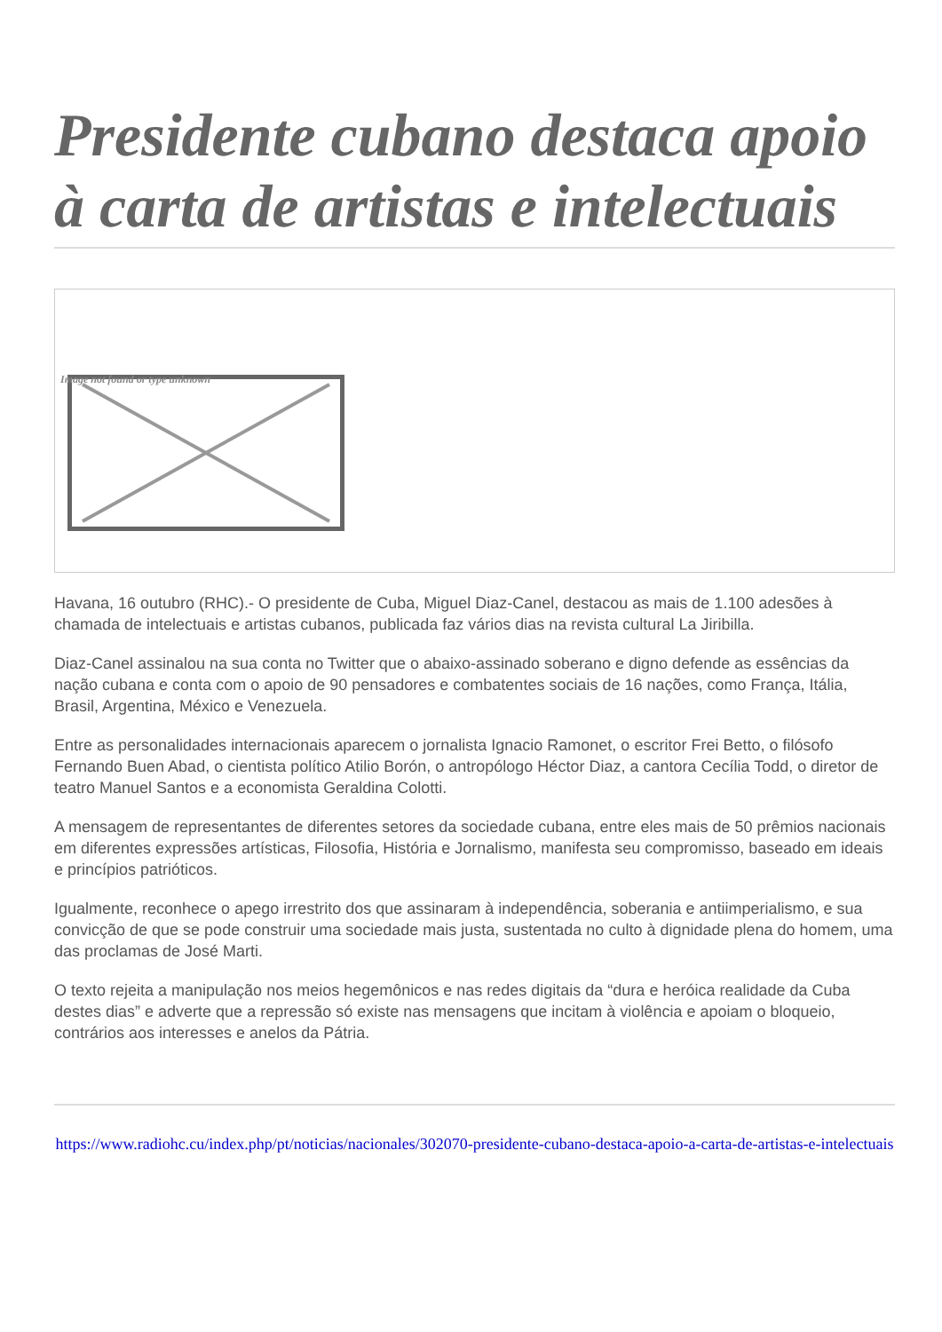Presidente cubano destaca apoio à carta de artistas e intelectuais
Image not found or type unknown
Havana, 16 outubro (RHC).- O presidente de Cuba, Miguel Diaz-Canel, destacou as mais de 1.100 adesões à chamada de intelectuais e artistas cubanos, publicada faz vários dias na revista cultural La Jiribilla.
Diaz-Canel assinalou na sua conta no Twitter que o abaixo-assinado soberano e digno defende as essências da nação cubana e conta com o apoio de 90 pensadores e combatentes sociais de 16 nações, como França, Itália, Brasil, Argentina, México e Venezuela.
Entre as personalidades internacionais aparecem o jornalista Ignacio Ramonet, o escritor Frei Betto, o filósofo Fernando Buen Abad, o cientista político Atilio Borón, o antropólogo Héctor Diaz, a cantora Cecília Todd, o diretor de teatro Manuel Santos e a economista Geraldina Colotti.
A mensagem de representantes de diferentes setores da sociedade cubana, entre eles mais de 50 prêmios nacionais em diferentes expressões artísticas, Filosofia, História e Jornalismo, manifesta seu compromisso, baseado em ideais e princípios patrióticos.
Igualmente, reconhece o apego irrestrito dos que assinaram à independência, soberania e antiimperialismo, e sua convicção de que se pode construir uma sociedade mais justa, sustentada no culto à dignidade plena do homem, uma das proclamas de José Marti.
O texto rejeita a manipulação nos meios hegemônicos e nas redes digitais da “dura e heróica realidade da Cuba destes dias” e adverte que a repressão só existe nas mensagens que incitam à violência e apoiam o bloqueio, contrários aos interesses e anelos da Pátria.
https://www.radiohc.cu/index.php/pt/noticias/nacionales/302070-presidente-cubano-destaca-apoio-a-carta-de-artistas-e-intelectuais